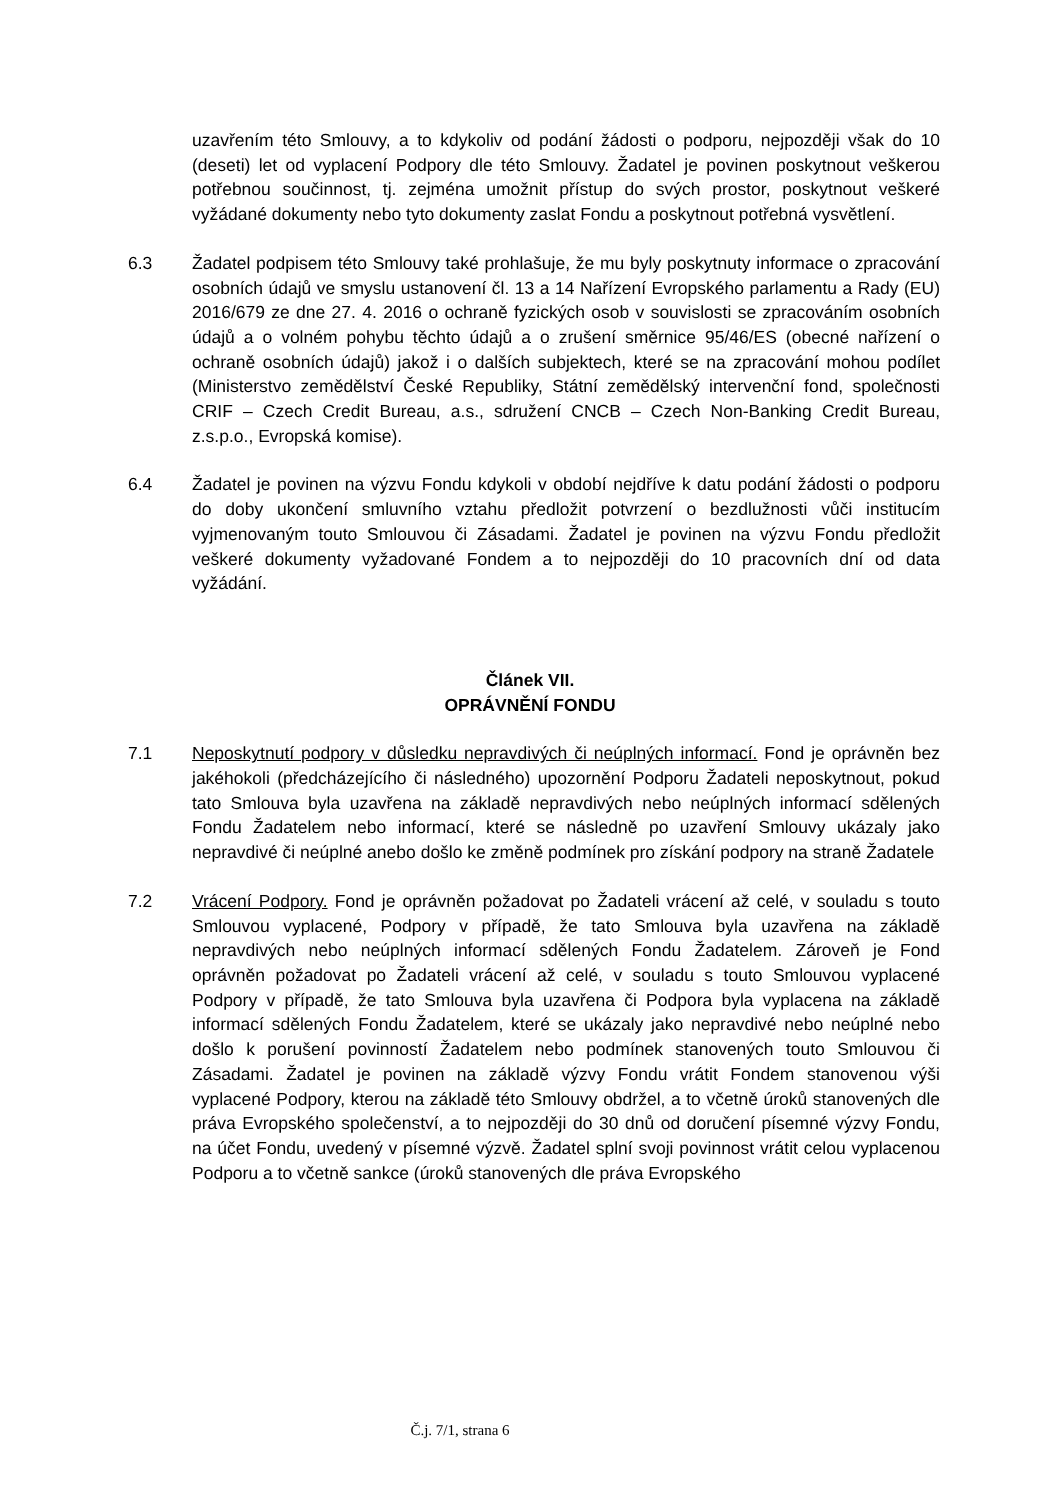uzavřením této Smlouvy, a to kdykoliv od podání žádosti o podporu, nejpozději však do 10 (deseti) let od vyplacení Podpory dle této Smlouvy. Žadatel je povinen poskytnout veškerou potřebnou součinnost, tj. zejména umožnit přístup do svých prostor, poskytnout veškeré vyžádané dokumenty nebo tyto dokumenty zaslat Fondu a poskytnout potřebná vysvětlení.
6.3 Žadatel podpisem této Smlouvy také prohlašuje, že mu byly poskytnuty informace o zpracování osobních údajů ve smyslu ustanovení čl. 13 a 14 Nařízení Evropského parlamentu a Rady (EU) 2016/679 ze dne 27. 4. 2016 o ochraně fyzických osob v souvislosti se zpracováním osobních údajů a o volném pohybu těchto údajů a o zrušení směrnice 95/46/ES (obecné nařízení o ochraně osobních údajů) jakož i o dalších subjektech, které se na zpracování mohou podílet (Ministerstvo zemědělství České Republiky, Státní zemědělský intervenční fond, společnosti CRIF – Czech Credit Bureau, a.s., sdružení CNCB – Czech Non-Banking Credit Bureau, z.s.p.o., Evropská komise).
6.4 Žadatel je povinen na výzvu Fondu kdykoli v období nejdříve k datu podání žádosti o podporu do doby ukončení smluvního vztahu předložit potvrzení o bezdlužnosti vůči institucím vyjmenovaným touto Smlouvou či Zásadami. Žadatel je povinen na výzvu Fondu předložit veškeré dokumenty vyžadované Fondem a to nejpozději do 10 pracovních dní od data vyžádání.
Článek VII.
OPRÁVNĚNÍ FONDU
7.1 Neposkytnutí podpory v důsledku nepravdivých či neúplných informací. Fond je oprávněn bez jakéhokoli (předcházejícího či následného) upozornění Podporu Žadateli neposkytnout, pokud tato Smlouva byla uzavřena na základě nepravdivých nebo neúplných informací sdělených Fondu Žadatelem nebo informací, které se následně po uzavření Smlouvy ukázaly jako nepravdivé či neúplné anebo došlo ke změně podmínek pro získání podpory na straně Žadatele
7.2 Vrácení Podpory. Fond je oprávněn požadovat po Žadateli vrácení až celé, v souladu s touto Smlouvou vyplacené, Podpory v případě, že tato Smlouva byla uzavřena na základě nepravdivých nebo neúplných informací sdělených Fondu Žadatelem. Zároveň je Fond oprávněn požadovat po Žadateli vrácení až celé, v souladu s touto Smlouvou vyplacené Podpory v případě, že tato Smlouva byla uzavřena či Podpora byla vyplacena na základě informací sdělených Fondu Žadatelem, které se ukázaly jako nepravdivé nebo neúplné nebo došlo k porušení povinností Žadatelem nebo podmínek stanovených touto Smlouvou či Zásadami. Žadatel je povinen na základě výzvy Fondu vrátit Fondem stanovenou výši vyplacené Podpory, kterou na základě této Smlouvy obdržel, a to včetně úroků stanovených dle práva Evropského společenství, a to nejpozději do 30 dnů od doručení písemné výzvy Fondu, na účet Fondu, uvedený v písemné výzvě. Žadatel splní svoji povinnost vrátit celou vyplacenou Podporu a to včetně sankce (úroků stanovených dle práva Evropského
Č.j. 7/1, strana 6